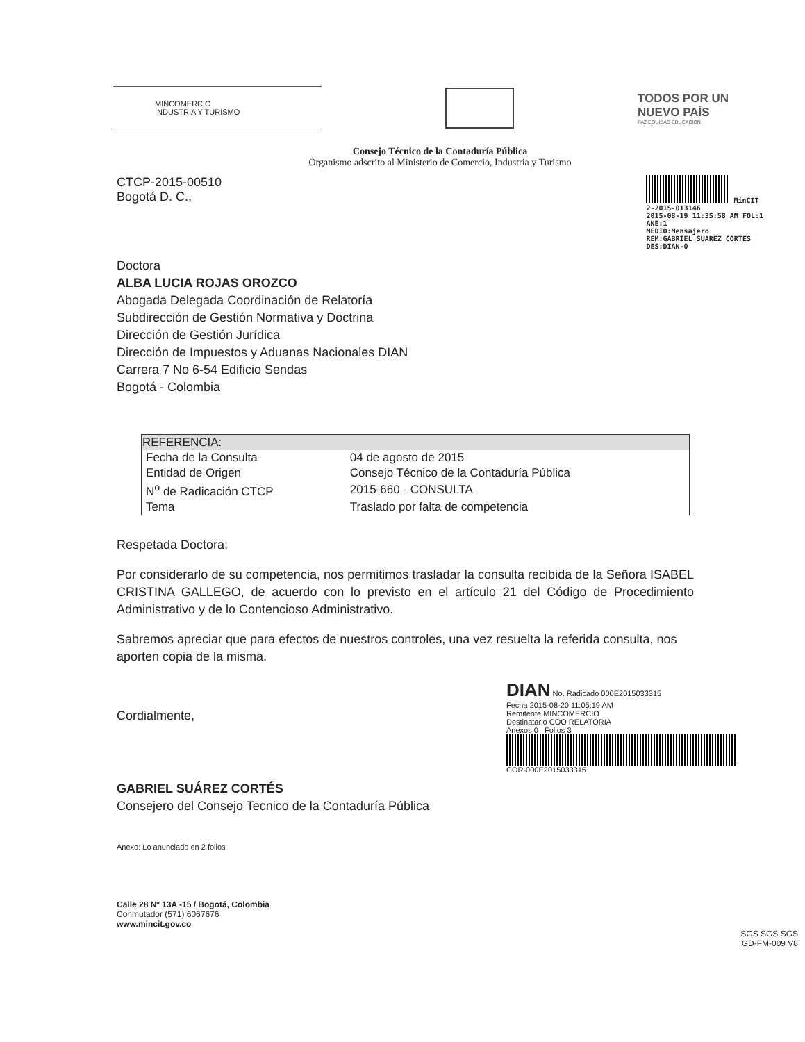MINCOMERCIO
INDUSTRIA Y TURISMO
TODOS POR UN
NUEVO PAÍS
PAZ EQUIDAD EDUCACION
Consejo Técnico de la Contaduría Pública
Organismo adscrito al Ministerio de Comercio, Industria y Turismo
CTCP-2015-00510
Bogotá D. C.,
MinCIT
2-2015-013146
2015-08-19 11:35:58 AM FOL:1
ANE:1
MEDIO:Mensajero
REM:GABRIEL SUAREZ CORTES
DES:DIAN-0
Doctora
ALBA LUCIA ROJAS OROZCO
Abogada Delegada Coordinación de Relatoría
Subdirección de Gestión Normativa y Doctrina
Dirección de Gestión Jurídica
Dirección de Impuestos y Aduanas Nacionales DIAN
Carrera 7 No 6-54 Edificio Sendas
Bogotá - Colombia
| REFERENCIA: | |
| --- | --- |
| Fecha de la Consulta | 04 de agosto de 2015 |
| Entidad de Origen | Consejo Técnico de la Contaduría Pública |
| N<sup>o</sup> de Radicación CTCP | 2015-660 - CONSULTA |
| Tema | Traslado por falta de competencia |
Respetada Doctora:
Por considerarlo de su competencia, nos permitimos trasladar la consulta recibida de la Señora ISABEL CRISTINA GALLEGO, de acuerdo con lo previsto en el artículo 21 del Código de Procedimiento Administrativo y de lo Contencioso Administrativo.
Sabremos apreciar que para efectos de nuestros controles, una vez resuelta la referida consulta, nos aporten copia de la misma.
Cordialmente,
GABRIEL SUÁREZ CORTÉS
Consejero del Consejo Tecnico de la Contaduría Pública
DIAN No. Radicado 000E2015033315
Fecha 2015-08-20 11:05:19 AM
Remitente MINCOMERCIO
Destinatario COO RELATORIA
Anexos 0 Folios 3
COR-000E2015033315
Anexo: Lo anunciado en 2 folios
Calle 28 Nº 13A -15 / Bogotá, Colombia
Conmutador (571) 6067676
www.mincit.gov.co
SGS SGS SGS
GD-FM-009 V8